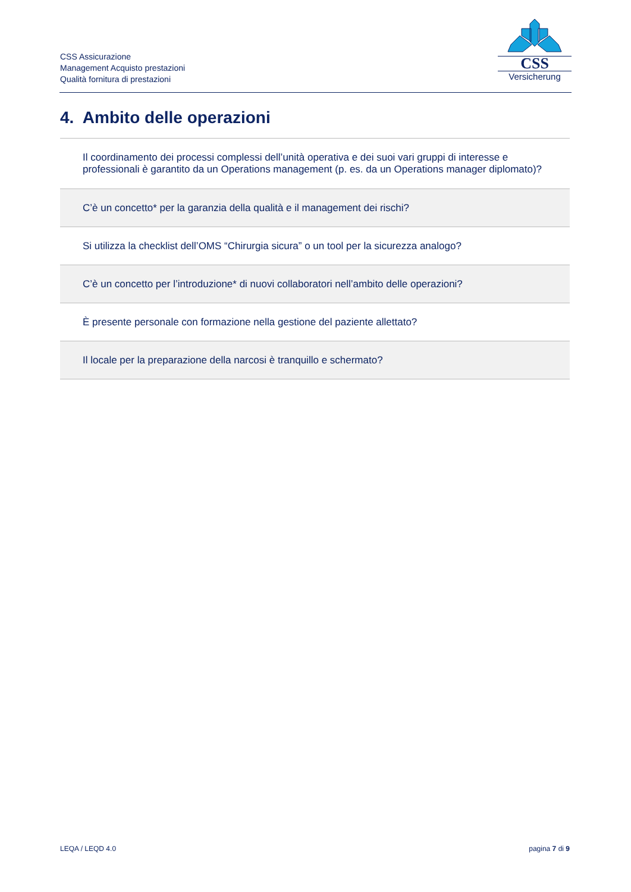CSS Assicurazione
Management Acquisto prestazioni
Qualità fornitura di prestazioni
CSS
Versicherung
4. Ambito delle operazioni
| Il coordinamento dei processi complessi dell’unità operativa e dei suoi vari gruppi di interesse e professionali è garantito da un Operations management (p. es. da un Operations manager diplomato)? |
| C’è un concetto* per la garanzia della qualità e il management dei rischi? |
| Si utilizza la checklist dell’OMS “Chirurgia sicura” o un tool per la sicurezza analogo? |
| C’è un concetto per l’introduzione* di nuovi collaboratori nell’ambito delle operazioni? |
| È presente personale con formazione nella gestione del paziente allettato? |
| Il locale per la preparazione della narcosi è tranquillo e schermato? |
LEQA / LEQD 4.0 pagina 7 di 9